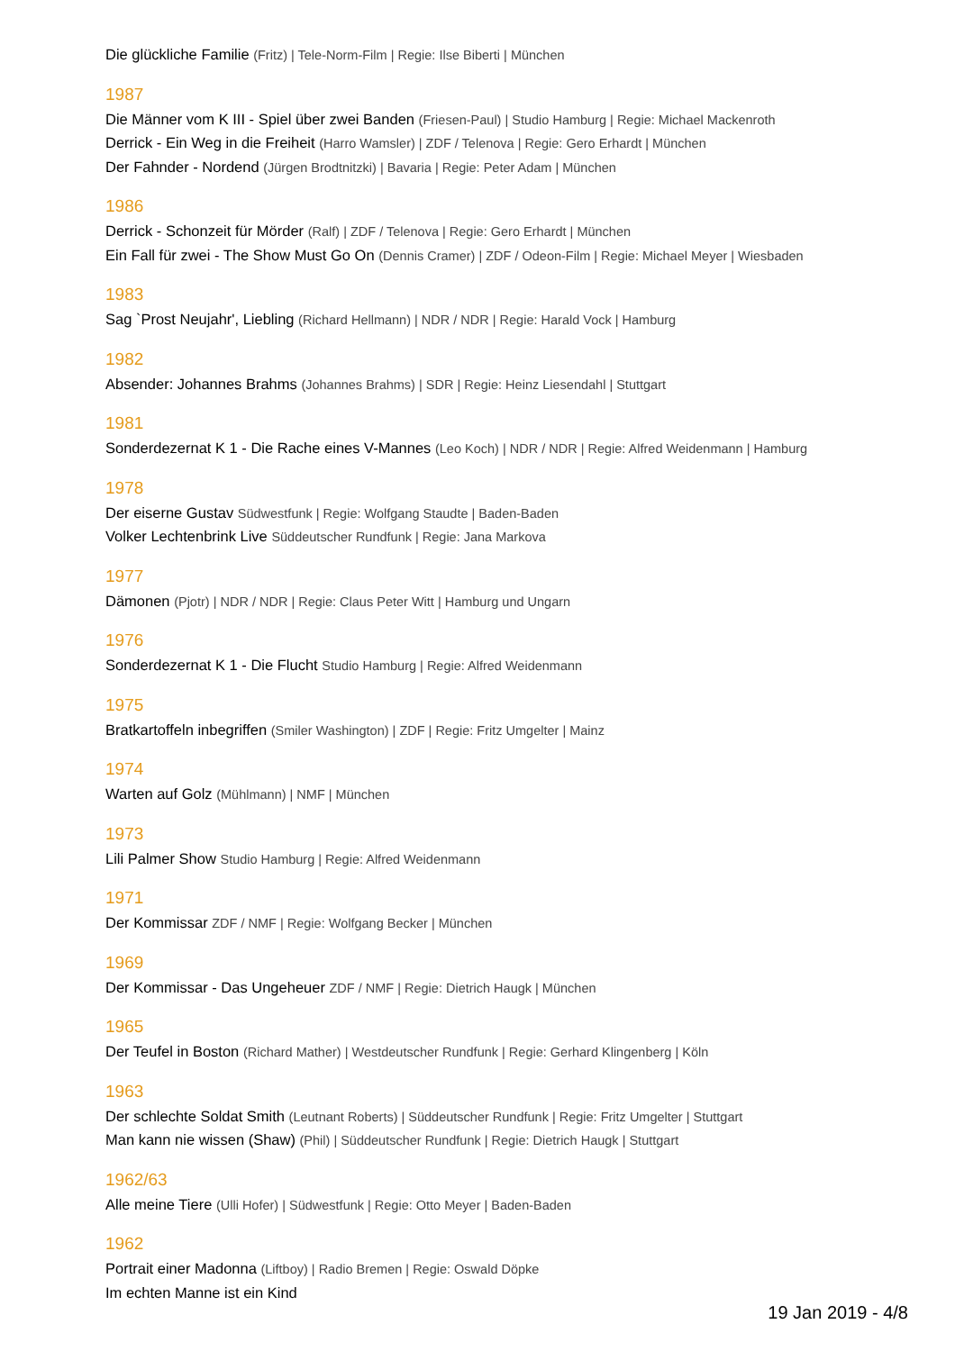Die glückliche Familie (Fritz) | Tele-Norm-Film | Regie: Ilse Biberti | München
1987
Die Männer vom K III - Spiel über zwei Banden (Friesen-Paul) | Studio Hamburg | Regie: Michael Mackenroth
Derrick - Ein Weg in die Freiheit (Harro Wamsler) | ZDF / Telenova | Regie: Gero Erhardt | München
Der Fahnder - Nordend (Jürgen Brodtnitzki) | Bavaria | Regie: Peter Adam | München
1986
Derrick - Schonzeit für Mörder (Ralf) | ZDF / Telenova | Regie: Gero Erhardt | München
Ein Fall für zwei - The Show Must Go On (Dennis Cramer) | ZDF / Odeon-Film | Regie: Michael Meyer | Wiesbaden
1983
Sag `Prost Neujahr', Liebling (Richard Hellmann) | NDR / NDR | Regie: Harald Vock | Hamburg
1982
Absender: Johannes Brahms (Johannes Brahms) | SDR | Regie: Heinz Liesendahl | Stuttgart
1981
Sonderdezernat K 1 - Die Rache eines V-Mannes (Leo Koch) | NDR / NDR | Regie: Alfred Weidenmann | Hamburg
1978
Der eiserne Gustav Südwestfunk | Regie: Wolfgang Staudte | Baden-Baden
Volker Lechtenbrink Live Süddeutscher Rundfunk | Regie: Jana Markova
1977
Dämonen (Pjotr) | NDR / NDR | Regie: Claus Peter Witt | Hamburg und Ungarn
1976
Sonderdezernat K 1 - Die Flucht Studio Hamburg | Regie: Alfred Weidenmann
1975
Bratkartoffeln inbegriffen (Smiler Washington) | ZDF | Regie: Fritz Umgelter | Mainz
1974
Warten auf Golz (Mühlmann) | NMF | München
1973
Lili Palmer Show Studio Hamburg | Regie: Alfred Weidenmann
1971
Der Kommissar ZDF / NMF | Regie: Wolfgang Becker | München
1969
Der Kommissar - Das Ungeheuer ZDF / NMF | Regie: Dietrich Haugk | München
1965
Der Teufel in Boston (Richard Mather) | Westdeutscher Rundfunk | Regie: Gerhard Klingenberg | Köln
1963
Der schlechte Soldat Smith (Leutnant Roberts) | Süddeutscher Rundfunk | Regie: Fritz Umgelter | Stuttgart
Man kann nie wissen (Shaw) (Phil) | Süddeutscher Rundfunk | Regie: Dietrich Haugk | Stuttgart
1962/63
Alle meine Tiere (Ulli Hofer) | Südwestfunk | Regie: Otto Meyer | Baden-Baden
1962
Portrait einer Madonna (Liftboy) | Radio Bremen | Regie: Oswald Döpke
Im echten Manne ist ein Kind
19 Jan 2019 - 4/8